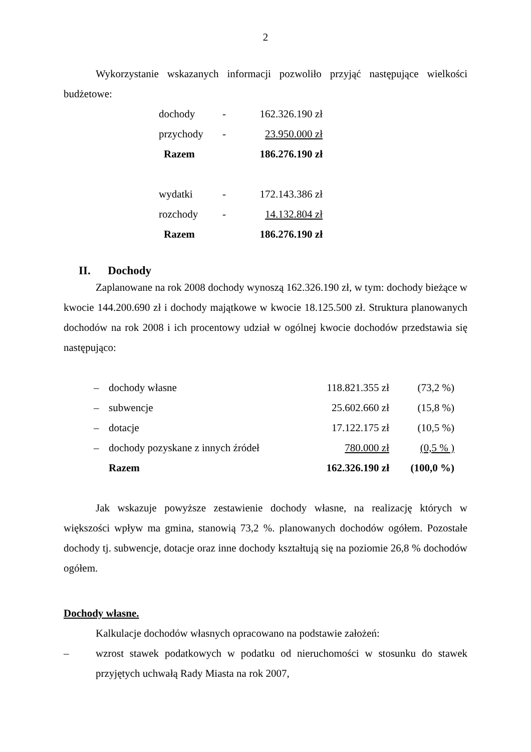2
Wykorzystanie wskazanych informacji pozwoliło przyjąć następujące wielkości budżetowe:
| dochody | - | 162.326.190 zł |
| przychody | - | 23.950.000 zł |
| Razem | | 186.276.190 zł |
| wydatki | - | 172.143.386 zł |
| rozchody | - | 14.132.804 zł |
| Razem | | 186.276.190 zł |
II. Dochody
Zaplanowane na rok 2008 dochody wynoszą 162.326.190 zł, w tym: dochody bieżące w kwocie 144.200.690 zł i dochody majątkowe w kwocie 18.125.500 zł. Struktura planowanych dochodów na rok 2008 i ich procentowy udział w ogólnej kwocie dochodów przedstawia się następująco:
| – | dochody własne | 118.821.355 zł | (73,2 %) |
| – | subwencje | 25.602.660 zł | (15,8 %) |
| – | dotacje | 17.122.175 zł | (10,5 %) |
| – | dochody pozyskane z innych źródeł | 780.000 zł | (0,5 % ) |
| | Razem | 162.326.190 zł | (100,0 %) |
Jak wskazuje powyższe zestawienie dochody własne, na realizację których w większości wpływ ma gmina, stanowią 73,2 %. planowanych dochodów ogółem. Pozostałe dochody tj. subwencje, dotacje oraz inne dochody kształtują się na poziomie 26,8 % dochodów ogółem.
Dochody własne.
Kalkulacje dochodów własnych opracowano na podstawie założeń:
– wzrost stawek podatkowych w podatku od nieruchomości w stosunku do stawek przyjętych uchwałą Rady Miasta na rok 2007,